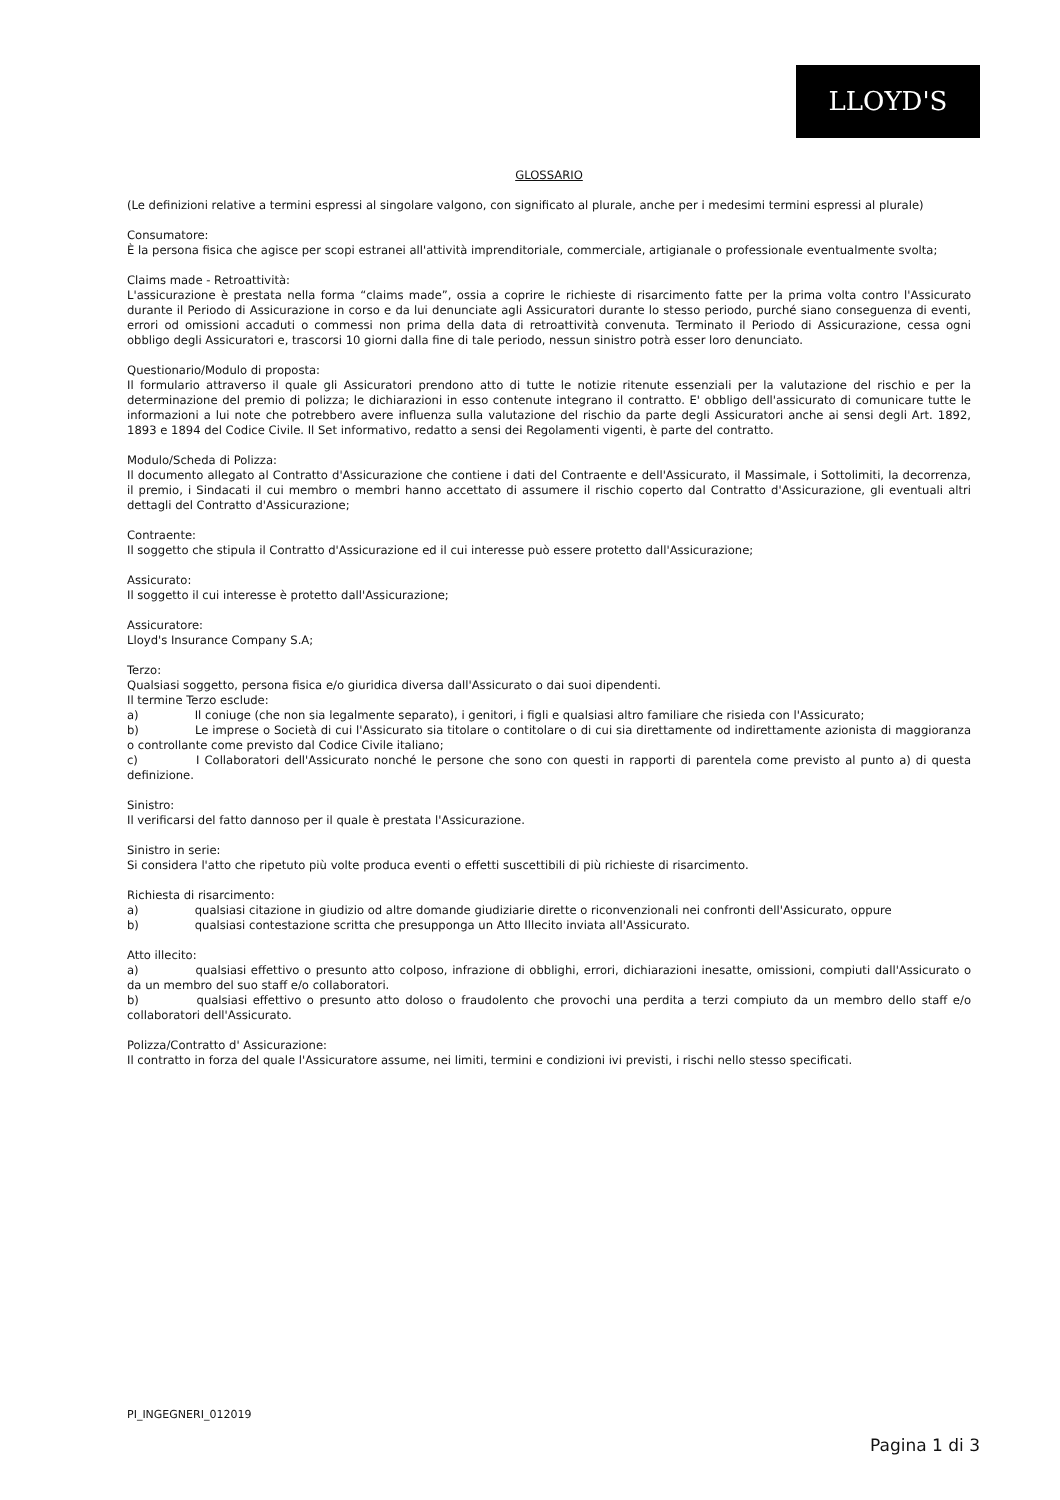LLOYD'S
GLOSSARIO
(Le definizioni relative a termini espressi al singolare valgono, con significato al plurale, anche per i medesimi termini espressi al plurale)
Consumatore:
È la persona fisica che agisce per scopi estranei all'attività imprenditoriale, commerciale, artigianale o professionale eventualmente svolta;
Claims made - Retroattività:
L'assicurazione è prestata nella forma “claims made”, ossia a coprire le richieste di risarcimento fatte per la prima volta contro l'Assicurato durante il Periodo di Assicurazione in corso e da lui denunciate agli Assicuratori durante lo stesso periodo, purché siano conseguenza di eventi, errori od omissioni accaduti o commessi non prima della data di retroattività convenuta. Terminato il Periodo di Assicurazione, cessa ogni obbligo degli Assicuratori e, trascorsi 10 giorni dalla fine di tale periodo, nessun sinistro potrà esser loro denunciato.
Questionario/Modulo di proposta:
Il formulario attraverso il quale gli Assicuratori prendono atto di tutte le notizie ritenute essenziali per la valutazione del rischio e per la determinazione del premio di polizza; le dichiarazioni in esso contenute integrano il contratto. E' obbligo dell'assicurato di comunicare tutte le informazioni a lui note che potrebbero avere influenza sulla valutazione del rischio da parte degli Assicuratori anche ai sensi degli Art. 1892, 1893 e 1894 del Codice Civile. Il Set informativo, redatto a sensi dei Regolamenti vigenti, è parte del contratto.
Modulo/Scheda di Polizza:
Il documento allegato al Contratto d'Assicurazione che contiene i dati del Contraente e dell'Assicurato, il Massimale, i Sottolimiti, la decorrenza, il premio, i Sindacati il cui membro o membri hanno accettato di assumere il rischio coperto dal Contratto d'Assicurazione, gli eventuali altri dettagli del Contratto d'Assicurazione;
Contraente:
Il soggetto che stipula il Contratto d'Assicurazione ed il cui interesse può essere protetto dall'Assicurazione;
Assicurato:
Il soggetto il cui interesse è protetto dall'Assicurazione;
Assicuratore:
Lloyd's Insurance Company S.A;
Terzo:
Qualsiasi soggetto, persona fisica e/o giuridica diversa dall'Assicurato o dai suoi dipendenti.
Il termine Terzo esclude:
a) Il coniuge (che non sia legalmente separato), i genitori, i figli e qualsiasi altro familiare che risieda con l'Assicurato;
b) Le imprese o Società di cui l'Assicurato sia titolare o contitolare o di cui sia direttamente od indirettamente azionista di maggioranza o controllante come previsto dal Codice Civile italiano;
c) I Collaboratori dell'Assicurato nonché le persone che sono con questi in rapporti di parentela come previsto al punto a) di questa definizione.
Sinistro:
Il verificarsi del fatto dannoso per il quale è prestata l'Assicurazione.
Sinistro in serie:
Si considera l'atto che ripetuto più volte produca eventi o effetti suscettibili di più richieste di risarcimento.
Richiesta di risarcimento:
a) qualsiasi citazione in giudizio od altre domande giudiziarie dirette o riconvenzionali nei confronti dell'Assicurato, oppure
b) qualsiasi contestazione scritta che presupponga un Atto Illecito inviata all'Assicurato.
Atto illecito:
a) qualsiasi effettivo o presunto atto colposo, infrazione di obblighi, errori, dichiarazioni inesatte, omissioni, compiuti dall'Assicurato o da un membro del suo staff e/o collaboratori.
b) qualsiasi effettivo o presunto atto doloso o fraudolento che provochi una perdita a terzi compiuto da un membro dello staff e/o collaboratori dell'Assicurato.
Polizza/Contratto d' Assicurazione:
Il contratto in forza del quale l'Assicuratore assume, nei limiti, termini e condizioni ivi previsti, i rischi nello stesso specificati.
PI_INGEGNERI_012019
Pagina 1 di 3